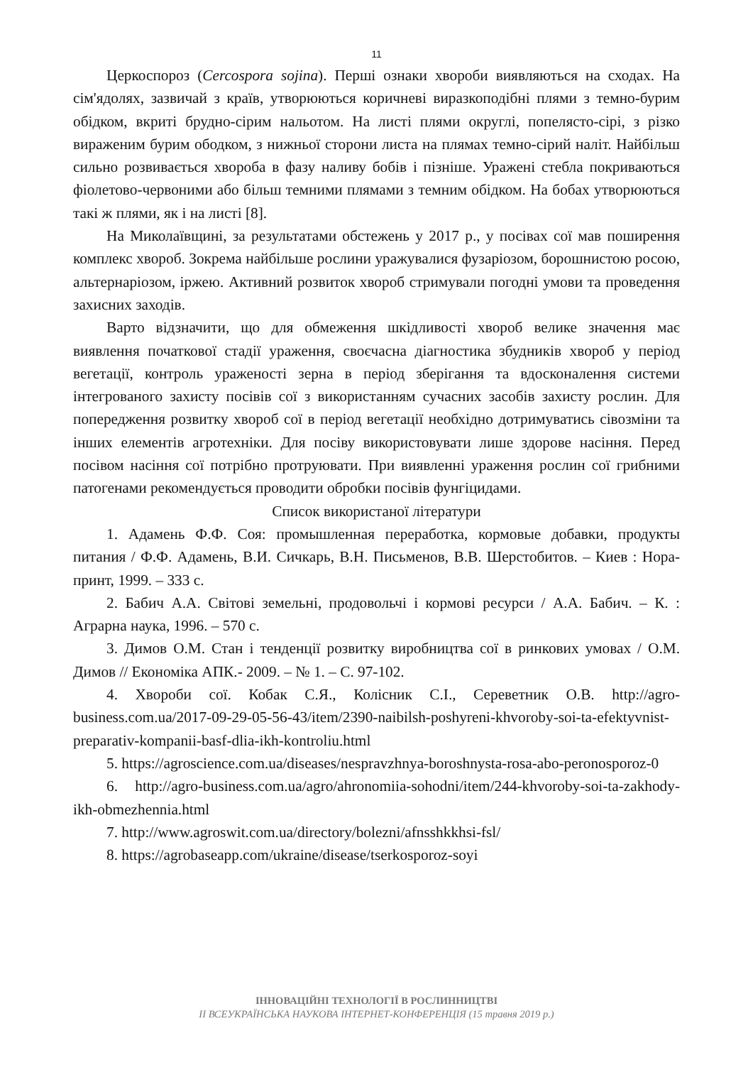11
Церкоспороз (Cercospora sojina). Перші ознаки хвороби виявляються на сходах. На сім'ядолях, зазвичай з країв, утворюються коричневі виразкоподібні плями з темно-бурим обідком, вкриті брудно-сірим нальотом. На листі плями округлі, попелясто-сірі, з різко вираженим бурим ободком, з нижньої сторони листа на плямах темно-сірий наліт. Найбільш сильно розвивається хвороба в фазу наливу бобів і пізніше. Уражені стебла покриваються фіолетово-червоними або більш темними плямами з темним обідком. На бобах утворюються такі ж плями, як і на листі [8].
На Миколаївщині, за результатами обстежень у 2017 р., у посівах сої мав поширення комплекс хвороб. Зокрема найбільше рослини уражувалися фузаріозом, борошнистою росою, альтернаріозом, іржею. Активний розвиток хвороб стримували погодні умови та проведення захисних заходів.
Варто відзначити, що для обмеження шкідливості хвороб велике значення має виявлення початкової стадії ураження, своєчасна діагностика збудників хвороб у період вегетації, контроль ураженості зерна в період зберігання та вдосконалення системи інтегрованого захисту посівів сої з використанням сучасних засобів захисту рослин. Для попередження розвитку хвороб сої в період вегетації необхідно дотримуватись сівозміни та інших елементів агротехніки. Для посіву використовувати лише здорове насіння. Перед посівом насіння сої потрібно протруювати. При виявленні ураження рослин сої грибними патогенами рекомендується проводити обробки посівів фунгіцидами.
Список використаної літератури
1. Адамень Ф.Ф. Соя: промышленная переработка, кормовые добавки, продукты питания / Ф.Ф. Адамень, В.И. Сичкарь, В.Н. Письменов, В.В. Шерстобитов. – Киев : Нора-принт, 1999. – 333 с.
2. Бабич А.А. Світові земельні, продовольчі і кормові ресурси / А.А. Бабич. – К. : Аграрна наука, 1996. – 570 с.
3. Димов О.М. Стан і тенденції розвитку виробництва сої в ринкових умовах / О.М. Димов // Економіка АПК.- 2009. – № 1. – С. 97-102.
4. Хвороби сої. Кобак С.Я., Колісник С.І., Сереветник О.В. http://agro-business.com.ua/2017-09-29-05-56-43/item/2390-naibilsh-poshyreni-khvoroby-soi-ta-efektyvnist-preparativ-kompanii-basf-dlia-ikh-kontroliu.html
5. https://agroscience.com.ua/diseases/nespravzhnya-boroshnysta-rosa-abo-peronosporoz-0
6. http://agro-business.com.ua/agro/ahronomiia-sohodni/item/244-khvoroby-soi-ta-zakhody-ikh-obmezhennia.html
7. http://www.agroswit.com.ua/directory/bolezni/afnsshkkhsi-fsl/
8. https://agrobaseapp.com/ukraine/disease/tserkosporoz-soyi
ІННОВАЦІЙНІ ТЕХНОЛОГІЇ В РОСЛИННИЦТВІ
ІІ ВСЕУКРАЇНСЬКА НАУКОВА ІНТЕРНЕТ-КОНФЕРЕНЦІЯ (15 травня 2019 р.)